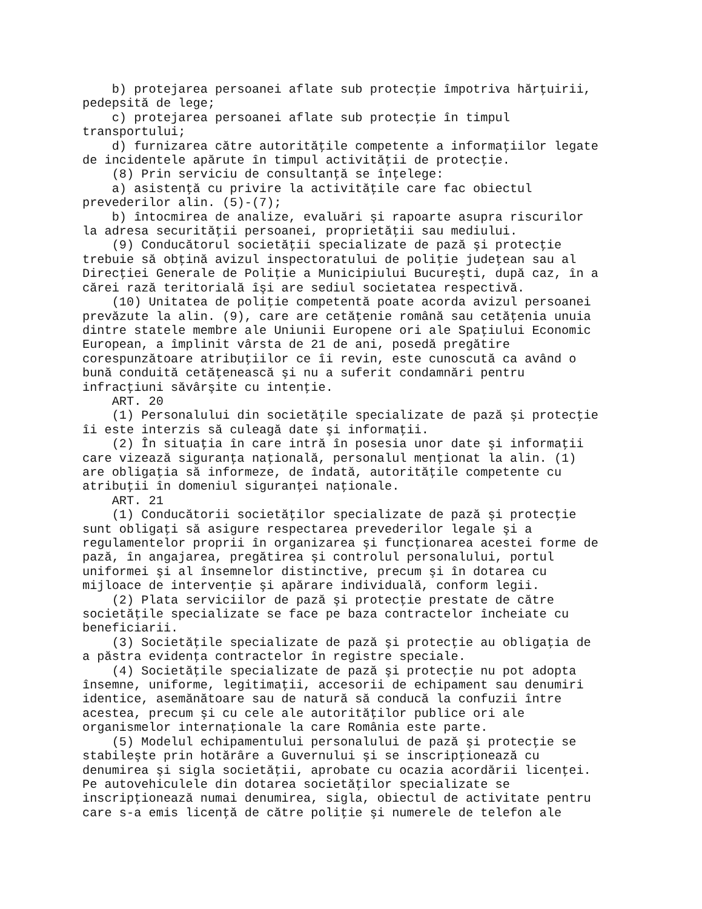b) protejarea persoanei aflate sub protecţie împotriva hărţuirii,
pedepsită de lege;
    c) protejarea persoanei aflate sub protecţie în timpul
transportului;
    d) furnizarea către autorităţile competente a informaţiilor legate
de incidentele apărute în timpul activităţii de protecţie.
    (8) Prin serviciu de consultanţă se înţelege:
    a) asistenţă cu privire la activităţile care fac obiectul
prevederilor alin. (5)-(7);
    b) întocmirea de analize, evaluări şi rapoarte asupra riscurilor
la adresa securităţii persoanei, proprietăţii sau mediului.
    (9) Conducătorul societăţii specializate de pază şi protecţie
trebuie să obţină avizul inspectoratului de poliţie judeţean sau al
Direcţiei Generale de Poliţie a Municipiului Bucureşti, după caz, în a
cărei rază teritorială îşi are sediul societatea respectivă.
    (10) Unitatea de poliţie competentă poate acorda avizul persoanei
prevăzute la alin. (9), care are cetăţenie română sau cetăţenia unuia
dintre statele membre ale Uniunii Europene ori ale Spaţiului Economic
European, a împlinit vârsta de 21 de ani, posedă pregătire
corespunzătoare atribuţiilor ce îi revin, este cunoscută ca având o
bună conduită cetăţenească şi nu a suferit condamnări pentru
infracţiuni săvârşite cu intenţie.
    ART. 20
    (1) Personalului din societăţile specializate de pază şi protecţie
îi este interzis să culeagă date şi informaţii.
    (2) În situaţia în care intră în posesia unor date şi informaţii
care vizează siguranţa naţională, personalul menţionat la alin. (1)
are obligaţia să informeze, de îndată, autorităţile competente cu
atribuţii în domeniul siguranţei naţionale.
    ART. 21
    (1) Conducătorii societăţilor specializate de pază şi protecţie
sunt obligaţi să asigure respectarea prevederilor legale şi a
regulamentelor proprii în organizarea şi funcţionarea acestei forme de
pază, în angajarea, pregătirea şi controlul personalului, portul
uniformei şi al însemnelor distinctive, precum şi în dotarea cu
mijloace de intervenţie şi apărare individuală, conform legii.
    (2) Plata serviciilor de pază şi protecţie prestate de către
societăţile specializate se face pe baza contractelor încheiate cu
beneficiarii.
    (3) Societăţile specializate de pază şi protecţie au obligaţia de
a păstra evidenţa contractelor în registre speciale.
    (4) Societăţile specializate de pază şi protecţie nu pot adopta
însemne, uniforme, legitimaţii, accesorii de echipament sau denumiri
identice, asemănătoare sau de natură să conducă la confuzii între
acestea, precum şi cu cele ale autorităţilor publice ori ale
organismelor internaţionale la care România este parte.
    (5) Modelul echipamentului personalului de pază şi protecţie se
stabileşte prin hotărâre a Guvernului şi se inscripţionează cu
denumirea şi sigla societăţii, aprobate cu ocazia acordării licenţei.
Pe autovehiculele din dotarea societăţilor specializate se
inscripţionează numai denumirea, sigla, obiectul de activitate pentru
care s-a emis licenţă de către poliţie şi numerele de telefon ale